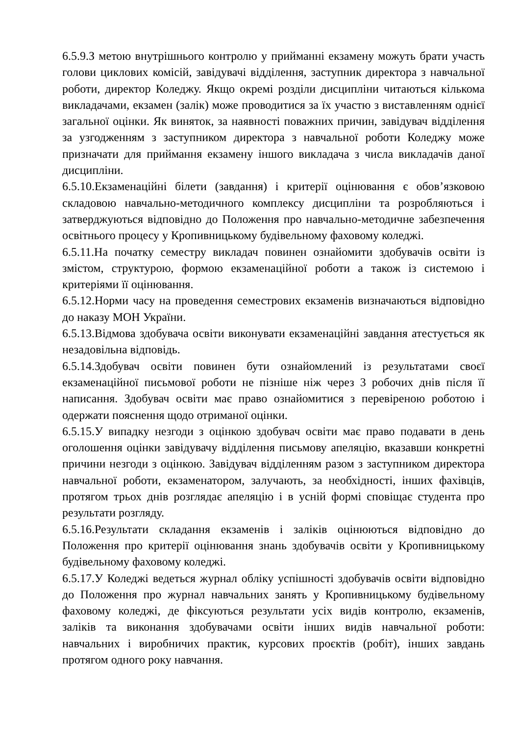6.5.9.З метою внутрішнього контролю у прийманні екзамену можуть брати участь голови циклових комісій, завідувачі відділення, заступник директора з навчальної роботи, директор Коледжу. Якщо окремі розділи дисципліни читаються кількома викладачами, екзамен (залік) може проводитися за їх участю з виставленням однієї загальної оцінки. Як виняток, за наявності поважних причин, завідувач відділення за узгодженням з заступником директора з навчальної роботи Коледжу може призначати для приймання екзамену іншого викладача з числа викладачів даної дисципліни.
6.5.10.Екзаменаційні білети (завдання) і критерії оцінювання є обов’язковою складовою навчально-методичного комплексу дисципліни та розробляються і затверджуються відповідно до Положення про навчально-методичне забезпечення освітнього процесу у Кропивницькому будівельному фаховому коледжі.
6.5.11.На початку семестру викладач повинен ознайомити здобувачів освіти із змістом, структурою, формою екзаменаційної роботи а також із системою і критеріями її оцінювання.
6.5.12.Норми часу на проведення семестрових екзаменів визначаються відповідно до наказу МОН України.
6.5.13.Відмова здобувача освіти виконувати екзаменаційні завдання атестується як незадовільна відповідь.
6.5.14.Здобувач освіти повинен бути ознайомлений із результатами своєї екзаменаційної письмової роботи не пізніше ніж через 3 робочих днів після її написання. Здобувач освіти має право ознайомитися з перевіреною роботою і одержати пояснення щодо отриманої оцінки.
6.5.15.У випадку незгоди з оцінкою здобувач освіти має право подавати в день оголошення оцінки завідувачу відділення письмову апеляцію, вказавши конкретні причини незгоди з оцінкою. Завідувач відділенням разом з заступником директора навчальної роботи, екзаменатором, залучають, за необхідності, інших фахівців, протягом трьох днів розглядає апеляцію і в усній формі сповіщає студента про результати розгляду.
6.5.16.Результати складання екзаменів і заліків оцінюються відповідно до Положення про критерії оцінювання знань здобувачів освіти у Кропивницькому будівельному фаховому коледжі.
6.5.17.У Коледжі ведеться журнал обліку успішності здобувачів освіти відповідно до Положення про журнал навчальних занять у Кропивницькому будівельному фаховому коледжі, де фіксуються результати усіх видів контролю, екзаменів, заліків та виконання здобувачами освіти інших видів навчальної роботи: навчальних і виробничих практик, курсових проєктів (робіт), інших завдань протягом одного року навчання.